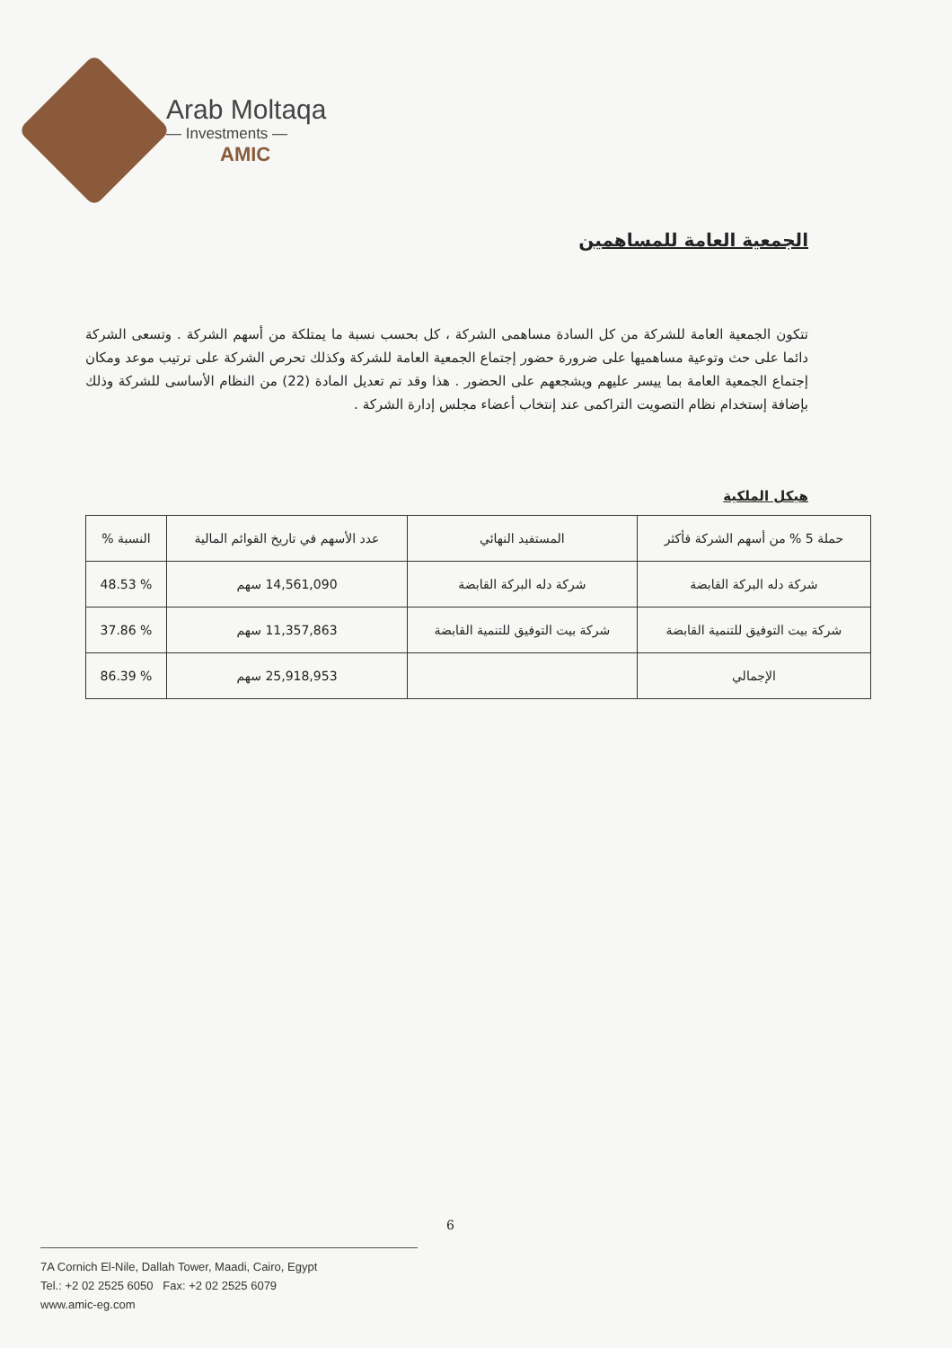Arab Moltaqa
— Investments —
AMIC
الجمعية العامة للمساهمين
تتكون الجمعية العامة للشركة من كل السادة مساهمى الشركة ، كل بحسب نسبة ما يمتلكة من أسهم الشركة . وتسعى الشركة دائما على حث وتوعية مساهميها على ضرورة حضور إجتماع الجمعية العامة للشركة وكذلك تحرص الشركة على ترتيب موعد ومكان إجتماع الجمعية العامة بما ييسر عليهم ويشجعهم على الحضور . هذا وقد تم تعديل المادة (22) من النظام الأساسى للشركة وذلك بإضافة إستخدام نظام التصويت التراكمى عند إنتخاب أعضاء مجلس إدارة الشركة .
هيكل الملكية
| حملة 5 % من أسهم الشركة فأكثر | المستفيد النهائي | عدد الأسهم في تاريخ القوائم المالية | النسبة % |
| --- | --- | --- | --- |
| شركة دله البركة القابضة | شركة دله البركة القابضة | 14,561,090 سهم | % 48.53 |
| شركة بيت التوفيق للتنمية القابضة | شركة بيت التوفيق للتنمية القابضة | 11,357,863 سهم | % 37.86 |
| الإجمالي | | 25,918,953 سهم | % 86.39 |
6
7A Cornich El-Nile, Dallah Tower, Maadi, Cairo, Egypt
Tel.: +2 02 2525 6050 Fax: +2 02 2525 6079
www.amic-eg.com